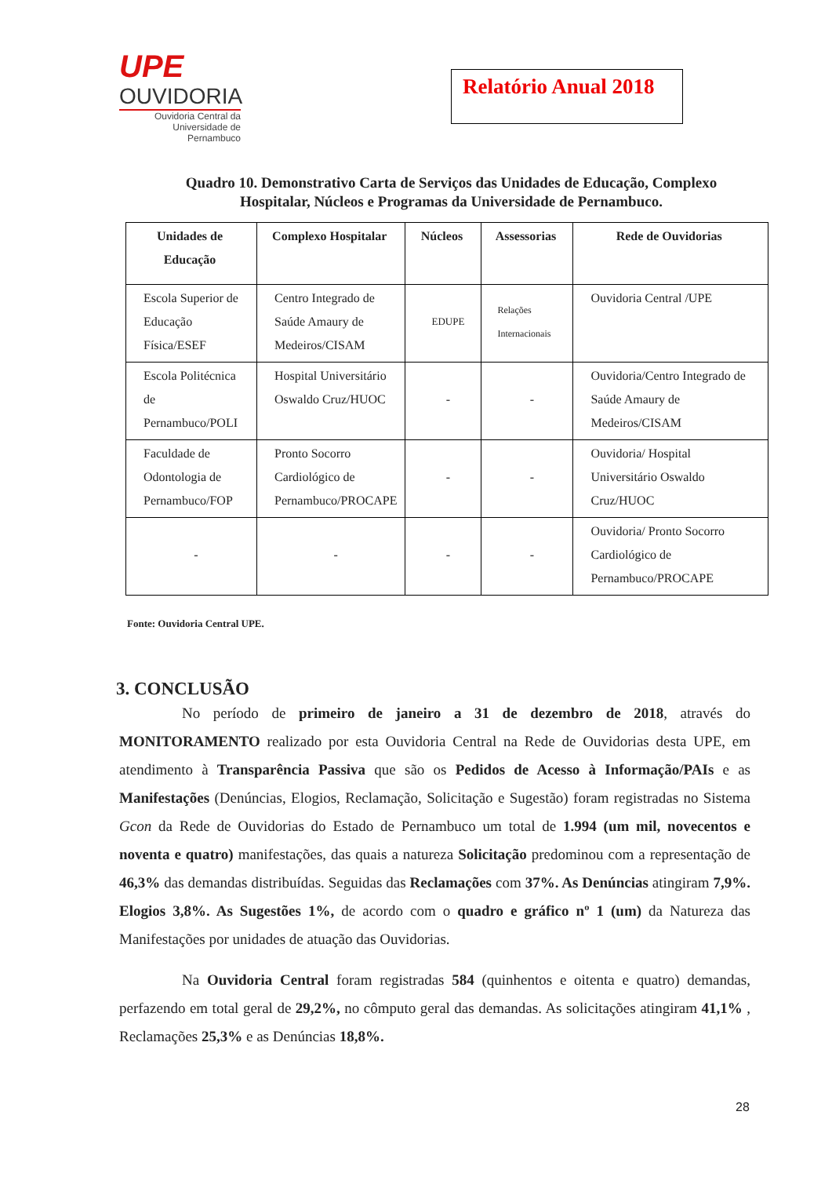UPE
OUVIDORIA
Ouvidoria Central da Universidade de Pernambuco
Relatório Anual 2018
Quadro 10. Demonstrativo Carta de Serviços das Unidades de Educação, Complexo Hospitalar, Núcleos e Programas da Universidade de Pernambuco.
| Unidades de Educação | Complexo Hospitalar | Núcleos | Assessorias | Rede de Ouvidorias |
| --- | --- | --- | --- | --- |
| Escola Superior de Educação Física/ESEF | Centro Integrado de Saúde Amaury de Medeiros/CISAM | EDUPE | Relações Internacionais | Ouvidoria Central /UPE |
| Escola Politécnica de Pernambuco/POLI | Hospital Universitário Oswaldo Cruz/HUOC | - | - | Ouvidoria/Centro Integrado de Saúde Amaury de Medeiros/CISAM |
| Faculdade de Odontologia de Pernambuco/FOP | Pronto Socorro Cardiológico de Pernambuco/PROCAPE | - | - | Ouvidoria/ Hospital Universitário Oswaldo Cruz/HUOC |
| - | - | - | - | Ouvidoria/ Pronto Socorro Cardiológico de Pernambuco/PROCAPE |
Fonte: Ouvidoria Central UPE.
3. CONCLUSÃO
No período de primeiro de janeiro a 31 de dezembro de 2018, através do MONITORAMENTO realizado por esta Ouvidoria Central na Rede de Ouvidorias desta UPE, em atendimento à Transparência Passiva que são os Pedidos de Acesso à Informação/PAIs e as Manifestações (Denúncias, Elogios, Reclamação, Solicitação e Sugestão) foram registradas no Sistema Gcon da Rede de Ouvidorias do Estado de Pernambuco um total de 1.994 (um mil, novecentos e noventa e quatro) manifestações, das quais a natureza Solicitação predominou com a representação de 46,3% das demandas distribuídas. Seguidas das Reclamações com 37%. As Denúncias atingiram 7,9%. Elogios 3,8%. As Sugestões 1%, de acordo com o quadro e gráfico nº 1 (um) da Natureza das Manifestações por unidades de atuação das Ouvidorias.
Na Ouvidoria Central foram registradas 584 (quinhentos e oitenta e quatro) demandas, perfazendo em total geral de 29,2%, no cômputo geral das demandas. As solicitações atingiram 41,1% , Reclamações 25,3% e as Denúncias 18,8%.
28